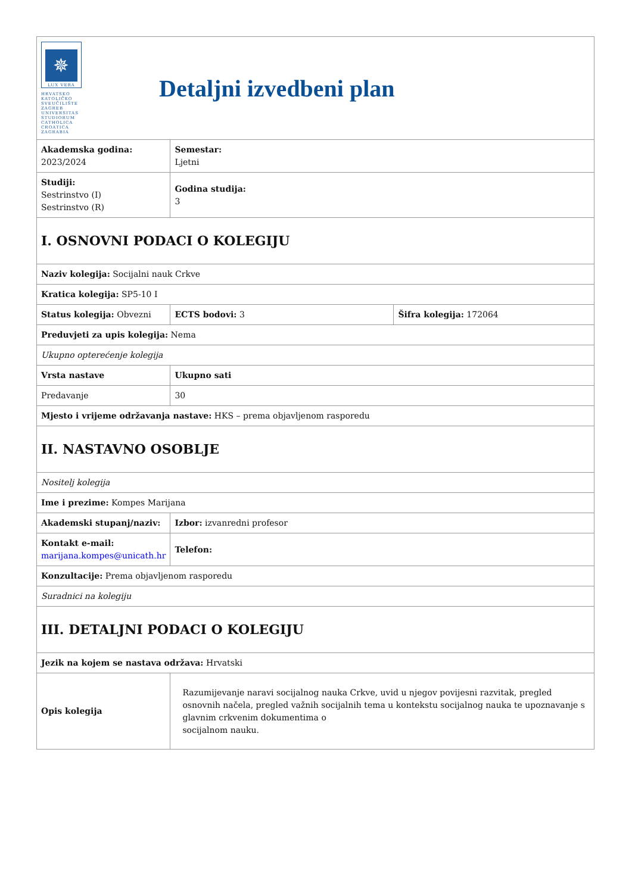| ✵ LUX VERA HRVATSKO KATOLIČKO SVEUČILIŠTE ZAGREB UNIVERSITAS STUDIORUM CATHOLICA CROATICA ZAGRABIA Detaljni izvedbeni plan | | |
| Akademska godina: 2023/2024 | Semestar: Ljetni | |
| Studiji: Sestrinstvo (I) Sestrinstvo (R) | Godina studija: 3 | |
| I. OSNOVNI PODACI O KOLEGIJU | | |
| Naziv kolegija: Socijalni nauk Crkve | | |
| Kratica kolegija: SP5-10 I | | |
| Status kolegija: Obvezni | ECTS bodovi: 3 | Šifra kolegija: 172064 |
| Preduvjeti za upis kolegija: Nema | | |
| Ukupno opterećenje kolegija | | |
| Vrsta nastave | Ukupno sati | |
| Predavanje | 30 | |
| Mjesto i vrijeme održavanja nastave: HKS – prema objavljenom rasporedu | | |
| II. NASTAVNO OSOBLJE | | |
| Nositelj kolegija | | |
| Ime i prezime: Kompes Marijana | | |
| Akademski stupanj/naziv: | Izbor: izvanredni profesor | |
| Kontakt e-mail: marijana.kompes@unicath.hr | Telefon: | |
| Konzultacije: Prema objavljenom rasporedu | | |
| Suradnici na kolegiju | | |
| III. DETALJNI PODACI O KOLEGIJU | | |
| Jezik na kojem se nastava održava: Hrvatski | | |
| Opis kolegija | Razumijevanje naravi socijalnog nauka Crkve, uvid u njegov povijesni razvitak, pregled osnovnih načela, pregled važnih socijalnih tema u kontekstu socijalnog nauka te upoznavanje s glavnim crkvenim dokumentima o socijalnom nauku. | |